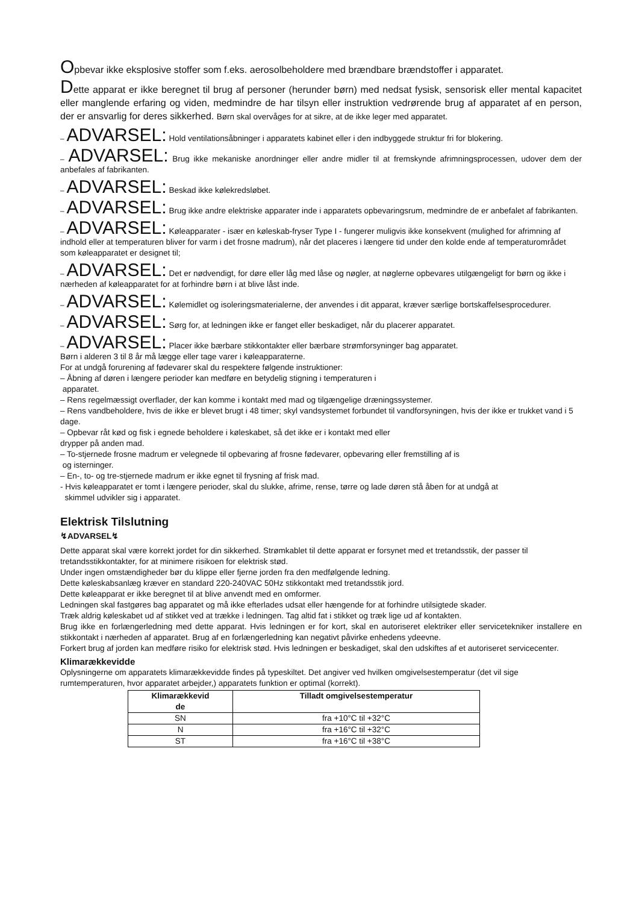Opbevar ikke eksplosive stoffer som f.eks. aerosolbeholdere med brændbare brændstoffer i apparatet.
Dette apparat er ikke beregnet til brug af personer (herunder børn) med nedsat fysisk, sensorisk eller mental kapacitet eller manglende erfaring og viden, medmindre de har tilsyn eller instruktion vedrørende brug af apparatet af en person, der er ansvarlig for deres sikkerhed. Børn skal overvåges for at sikre, at de ikke leger med apparatet.
– ADVARSEL: Hold ventilationsåbninger i apparatets kabinet eller i den indbyggede struktur fri for blokering.
– ADVARSEL: Brug ikke mekaniske anordninger eller andre midler til at fremskynde afrimningsprocessen, udover dem der anbefales af fabrikanten.
– ADVARSEL: Beskad ikke kølekredsløbet.
– ADVARSEL: Brug ikke andre elektriske apparater inde i apparatets opbevaringsrum, medmindre de er anbefalet af fabrikanten.
– ADVARSEL: Køleapparater - især en køleskab-fryser Type I - fungerer muligvis ikke konsekvent (mulighed for afrimning af indhold eller at temperaturen bliver for varm i det frosne madrum), når det placeres i længere tid under den kolde ende af temperaturområdet som køleapparatet er designet til;
– ADVARSEL: Det er nødvendigt, for døre eller låg med låse og nøgler, at nøglerne opbevares utilgængeligt for børn og ikke i nærheden af køleapparatet for at forhindre børn i at blive låst inde.
– ADVARSEL: Kølemidlet og isoleringsmaterialerne, der anvendes i dit apparat, kræver særlige bortskaffelsesprocedurer.
– ADVARSEL: Sørg for, at ledningen ikke er fanget eller beskadiget, når du placerer apparatet.
– ADVARSEL: Placer ikke bærbare stikkontakter eller bærbare strømforsyninger bag apparatet.
Børn i alderen 3 til 8 år må lægge eller tage varer i køleapparaterne.
For at undgå forurening af fødevarer skal du respektere følgende instruktioner:
– Åbning af døren i længere perioder kan medføre en betydelig stigning i temperaturen i
apparatet.
– Rens regelmæssigt overflader, der kan komme i kontakt med mad og tilgængelige dræningssystemer.
– Rens vandbeholdere, hvis de ikke er blevet brugt i 48 timer; skyl vandsystemet forbundet til vandforsyningen, hvis der ikke er trukket vand i 5 dage.
– Opbevar råt kød og fisk i egnede beholdere i køleskabet, så det ikke er i kontakt med eller
drypper på anden mad.
– To-stjernede frosne madrum er velegnede til opbevaring af frosne fødevarer, opbevaring eller fremstilling af is
og isterninger.
– En-, to- og tre-stjernede madrum er ikke egnet til frysning af frisk mad.
- Hvis køleapparatet er tomt i længere perioder, skal du slukke, afrime, rense, tørre og lade døren stå åben for at undgå at
skimmel udvikler sig i apparatet.
Elektrisk Tilslutning
↯ADVARSEL↯
Dette apparat skal være korrekt jordet for din sikkerhed. Strømkablet til dette apparat er forsynet med et tretandsstik, der passer til tretandsstikkontakter, for at minimere risikoen for elektrisk stød.
Under ingen omstændigheder bør du klippe eller fjerne jorden fra den medfølgende ledning.
Dette køleskabsanlæg kræver en standard 220-240VAC 50Hz stikkontakt med tretandsstik jord.
Dette køleapparat er ikke beregnet til at blive anvendt med en omformer.
Ledningen skal fastgøres bag apparatet og må ikke efterlades udsat eller hængende for at forhindre utilsigtede skader.
Træk aldrig køleskabet ud af stikket ved at trække i ledningen. Tag altid fat i stikket og træk lige ud af kontakten.
Brug ikke en forlængerledning med dette apparat. Hvis ledningen er for kort, skal en autoriseret elektriker eller servicetekniker installere en stikkontakt i nærheden af apparatet. Brug af en forlængerledning kan negativt påvirke enhedens ydeevne.
Forkert brug af jorden kan medføre risiko for elektrisk stød. Hvis ledningen er beskadiget, skal den udskiftes af et autoriseret servicecenter.
Klimarækkevidde
Oplysningerne om apparatets klimarækkevidde findes på typeskiltet. Det angiver ved hvilken omgivelsestemperatur (det vil sige rumtemperaturen, hvor apparatet arbejder,) apparatets funktion er optimal (korrekt).
| Klimarækkevid de | Tilladt omgivelsestemperatur |
| --- | --- |
| SN | fra +10°C til +32°C |
| N | fra +16°C til +32°C |
| ST | fra +16°C til +38°C |